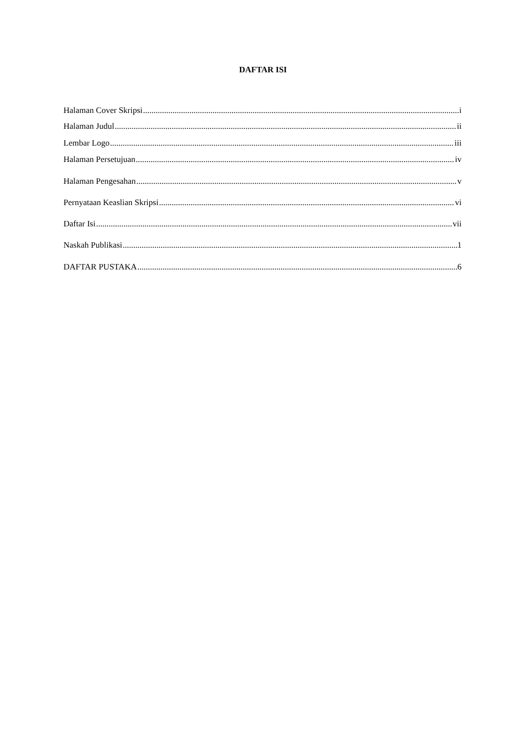DAFTAR ISI
Halaman Cover Skripsi i
Halaman Judul ii
Lembar Logo iii
Halaman Persetujuan iv
Halaman Pengesahan v
Pernyataan Keaslian Skripsi vi
Daftar Isi vii
Naskah Publikasi 1
DAFTAR PUSTAKA 6